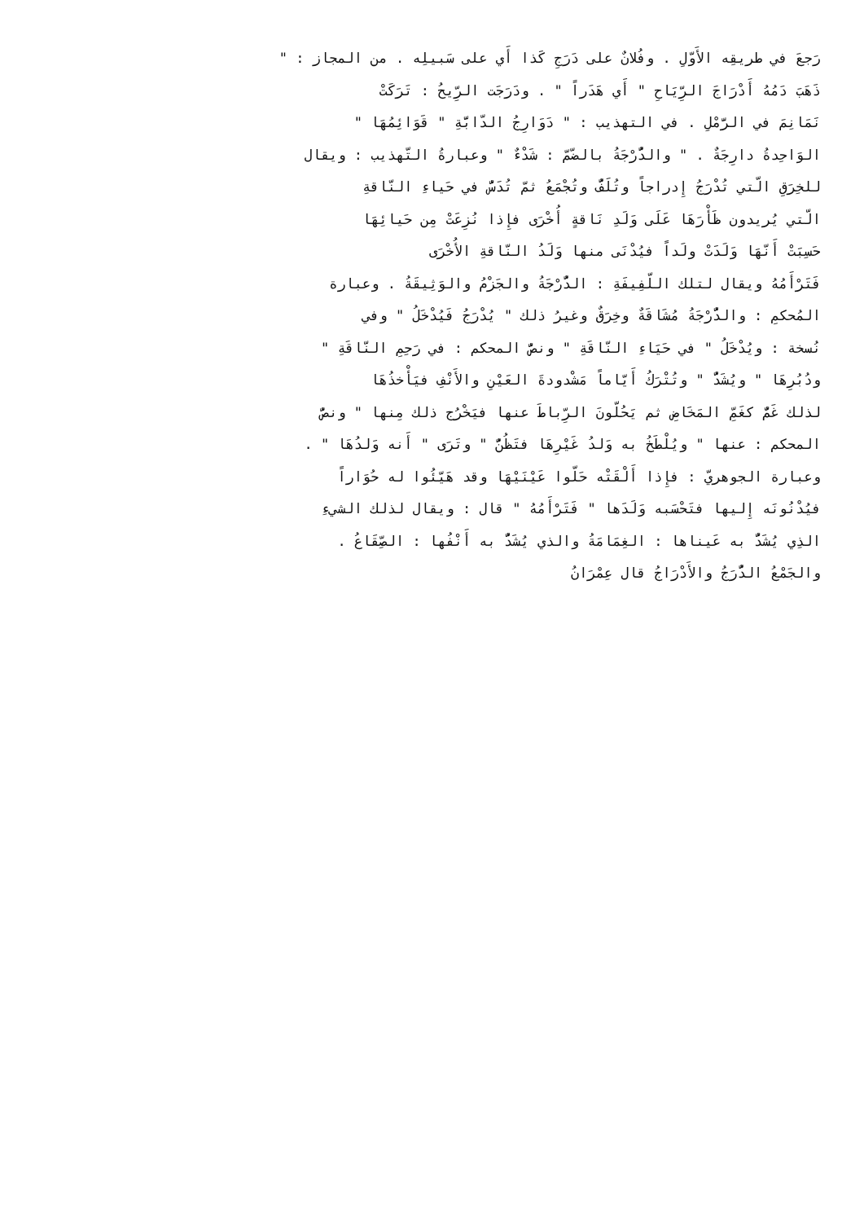رَجعَ في طريقِه الأَوّلِ . وفُلانٌ على دَرَجِ كَذا أَي على سَبيلِه . من المجاز : "
ذَهَبَ دَمُهُ أَدْرَاجَ الرِّيَاحِ " أَي هَدَراً " . ودَرَجَت الرِّيحُ : تَرَكَتْ
نَمَانِمَ في الرَّمْلِ . في التهذيب : " دَوَارِجُ الدّابَّةِ " قَوَائِمُهَا "
الوَاحِدةُ دارِجَةٌ . " والدُّرْجَةُ بالضّمّ : شَدْءٌ " وعبارةُ التّهذيب : ويقال
للخِرَقِ الّتي تُدْرَجُ إِدراجاً وتُلَفُّ وتُجْمَعُ ثمّ تُدَسُّ في حَياءِ النّاقةِ
الّتي يُريدون ظَأْرَهَا عَلَى وَلَدِ نَاقةٍ أُخْرَى فإِذا نُزِعَتْ مِن حَيائِهَا
حَسِبَتْ أَنّهَا وَلَدَتْ ولَداً فيُدْنَى منها وَلَدُ النّاقةِ الأُخْرَى
فَتَرْأَمُهُ ويقال لتلك اللّفِيفَةِ : الدُّرْجَةُ والجَزْمُ والوَثِيقَةُ . وعبارة
المُحكمِ : والدُّرْجَةُ مُشَاقَةٌ وخِرَقٌ وغيرُ ذلك " يُدْرَجُ فَيُدْخَلُ " وفي
نُسخة : ويُدْخَلُ " في حَيَاءِ النّاقَةِ " ونصُّ المحكم : في رَحِمِ النّاقَةِ "
ودُبُرِهَا " ويُشَدُّ " وتُتْرَكُ أَيّاماً مَشْدودةَ العَيْنِ والأَنْفِ فيَأْخذُهَا
لذلك غَمٌّ كغَمِّ المَخَاضِ ثم يَحُلّونَ الرِّباطَ عنها فيَخْرُج ذلك مِنها " ونصُّ
المحكم : عنها " ويُلْطَخُ به وَلدُ غَيْرِهَا فتَظُنُّ " وتَرَى " أَنه وَلدُهَا " .
وعبارة الجوهريّ : فإِذا أَلْقَتْه حَلّوا عَيْنَيْهَا وقد هَيّئُوا له حُوَاراً
فيُدْنُونَه إِليها فتَحْسَبه وَلَدَها " فَتَرْأَمُهُ " قال : ويقال لذلك الشيءِ
الذِي يُشَدُّ به عَيناها : الغِمَامَةُ والذي يُشَدُّ به أَنْفُها : الصِّقَاعُ .
والجَمْعُ الدُّرَجُ والأَدْرَاجُ قال عِمْرَانُ